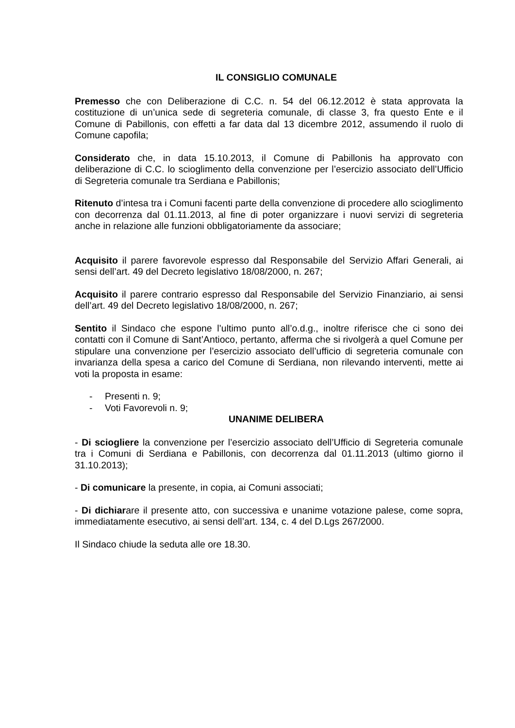IL CONSIGLIO COMUNALE
Premesso che con Deliberazione di C.C. n. 54 del 06.12.2012 è stata approvata la costituzione di un’unica sede di segreteria comunale, di classe 3, fra questo Ente e il Comune di Pabillonis, con effetti a far data dal 13 dicembre 2012, assumendo il ruolo di Comune capofila;
Considerato che, in data 15.10.2013, il Comune di Pabillonis ha approvato con deliberazione di C.C. lo scioglimento della convenzione per l’esercizio associato dell’Ufficio di Segreteria comunale tra Serdiana e Pabillonis;
Ritenuto d’intesa tra i Comuni facenti parte della convenzione di procedere allo scioglimento con decorrenza dal 01.11.2013, al fine di poter organizzare i nuovi servizi di segreteria anche in relazione alle funzioni obbligatoriamente da associare;
Acquisito il parere favorevole espresso dal Responsabile del Servizio Affari Generali, ai sensi dell’art. 49 del Decreto legislativo 18/08/2000, n. 267;
Acquisito il parere contrario espresso dal Responsabile del Servizio Finanziario, ai sensi dell’art. 49 del Decreto legislativo 18/08/2000, n. 267;
Sentito il Sindaco che espone l’ultimo punto all’o.d.g., inoltre riferisce che ci sono dei contatti con il Comune di Sant’Antioco, pertanto, afferma che si rivolgerà a quel Comune per stipulare una convenzione per l’esercizio associato dell’ufficio di segreteria comunale con invarianza della spesa a carico del Comune di Serdiana, non rilevando interventi, mette ai voti la proposta in esame:
- Presenti n. 9;
- Voti Favorevoli n. 9;
UNANIME DELIBERA
- Di sciogliere la convenzione per l’esercizio associato dell’Ufficio di Segreteria comunale tra i Comuni di Serdiana e Pabillonis, con decorrenza dal 01.11.2013 (ultimo giorno il 31.10.2013);
- Di comunicare la presente, in copia, ai Comuni associati;
- Di dichiarare il presente atto, con successiva e unanime votazione palese, come sopra, immediatamente esecutivo, ai sensi dell’art. 134, c. 4 del D.Lgs 267/2000.
Il Sindaco chiude la seduta alle ore 18.30.